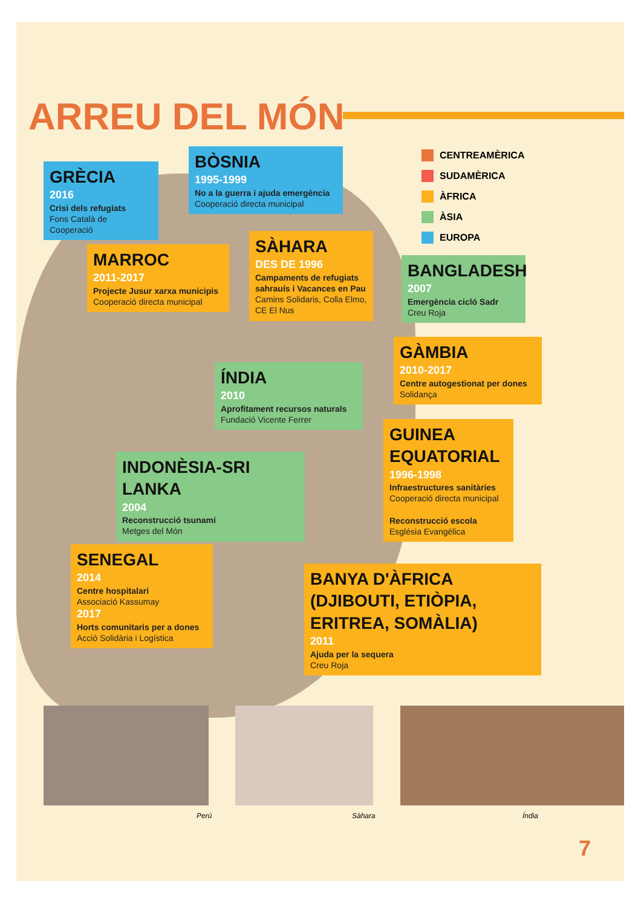ARREU DEL MÓN
GRÈCIA
2016
Crisi dels refugiats
Fons Català de Cooperació
BÒSNIA
1995-1999
No a la guerra i ajuda emergència
Cooperació directa municipal
CENTREAMÈRICA
SUDAMÈRICA
ÀFRICA
ÀSIA
EUROPA
MARROC
2011-2017
Projecte Jusur xarxa municipis
Cooperació directa municipal
SÀHARA
DES DE 1996
Campaments de refugiats sahrauís i Vacances en Pau
Camins Solidaris, Colla Elmo, CE El Nus
BANGLADESH
2007
Emergència cicló Sadr
Creu Roja
GÀMBIA
2010-2017
Centre autogestionat per dones
Solidança
ÍNDIA
2010
Aprofitament recursos naturals
Fundació Vicente Ferrer
GUINEA EQUATORIAL
1996-1998
Infraestructures sanitàries
Cooperació directa municipal
Reconstrucció escola
Església Evangèlica
INDONÈSIA-SRI LANKA
2004
Reconstrucció tsunami
Metges del Món
SENEGAL
2014
Centre hospitalari
Associació Kassumay
2017
Horts comunitaris per a dones
Acció Solidària i Logística
BANYA D'ÀFRICA (DJIBOUTI, ETIÒPIA, ERITREA, SOMÀLIA)
2011
Ajuda per la sequera
Creu Roja
Perú Sàhara Índia
7